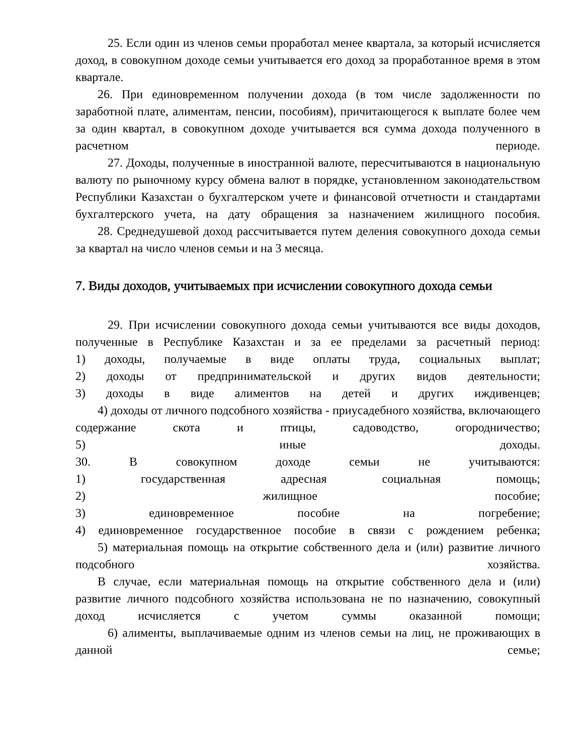25. Если один из членов семьи проработал менее квартала, за который исчисляется доход, в совокупном доходе семьи учитывается его доход за проработанное время в этом квартале.
26. При единовременном получении дохода (в том числе задолженности по заработной плате, алиментам, пенсии, пособиям), причитающегося к выплате более чем за один квартал, в совокупном доходе учитывается вся сумма дохода полученного в расчетном периоде.
27. Доходы, полученные в иностранной валюте, пересчитываются в национальную валюту по рыночному курсу обмена валют в порядке, установленном законодательством Республики Казахстан о бухгалтерском учете и финансовой отчетности и стандартами бухгалтерского учета, на дату обращения за назначением жилищного пособия.
28. Среднедушевой доход рассчитывается путем деления совокупного дохода семьи за квартал на число членов семьи и на 3 месяца.
7. Виды доходов, учитываемых при исчислении совокупного дохода семьи
29. При исчислении совокупного дохода семьи учитываются все виды доходов, полученные в Республике Казахстан и за ее пределами за расчетный период:
1) доходы, получаемые в виде оплаты труда, социальных выплат;
2) доходы от предпринимательской и других видов деятельности;
3) доходы в виде алиментов на детей и других иждивенцев;
4) доходы от личного подсобного хозяйства - приусадебного хозяйства, включающего содержание скота и птицы, садоводство, огородничество;
5) иные доходы.
30. В совокупном доходе семьи не учитываются:
1) государственная адресная социальная помощь;
2) жилищное пособие;
3) единовременное пособие на погребение;
4) единовременное государственное пособие в связи с рождением ребенка;
5) материальная помощь на открытие собственного дела и (или) развитие личного подсобного хозяйства.
В случае, если материальная помощь на открытие собственного дела и (или) развитие личного подсобного хозяйства использована не по назначению, совокупный доход исчисляется с учетом суммы оказанной помощи;
6) алименты, выплачиваемые одним из членов семьи на лиц, не проживающих в данной семье;